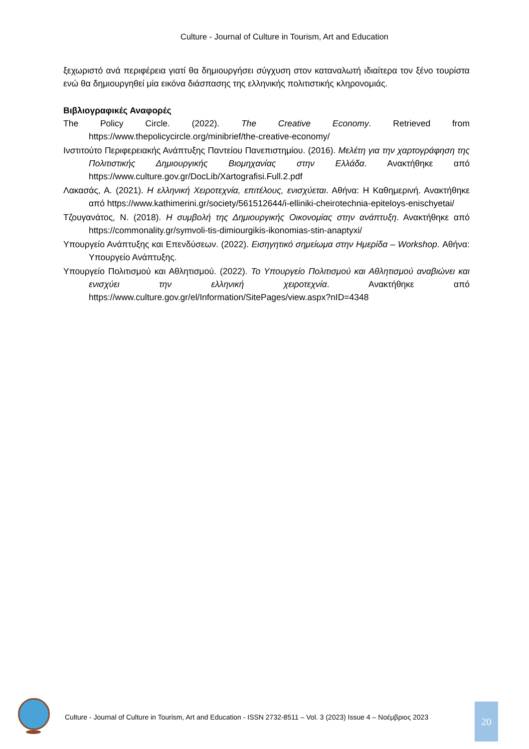Culture - Journal of Culture in Tourism, Art and Education
ξεχωριστό ανά περιφέρεια γιατί θα δημιουργήσει σύγχυση στον καταναλωτή ιδιαίτερα τον ξένο τουρίστα ενώ θα δημιουργηθεί μία εικόνα διάσπασης της ελληνικής πολιτιστικής κληρονομιάς.
Βιβλιογραφικές Αναφορές
The Policy Circle. (2022). The Creative Economy. Retrieved from https://www.thepolicycircle.org/minibrief/the-creative-economy/
Ινστιτούτο Περιφερειακής Ανάπτυξης Παντείου Πανεπιστημίου. (2016). Μελέτη για την χαρτογράφηση της Πολιτιστικής Δημιουργικής Βιομηχανίας στην Ελλάδα. Ανακτήθηκε από https://www.culture.gov.gr/DocLib/Xartografisi.Full.2.pdf
Λακασάς, Α. (2021). Η ελληνική Χειροτεχνία, επιτέλους, ενισχύεται. Αθήνα: Η Καθημερινή. Ανακτήθηκε από https://www.kathimerini.gr/society/561512644/i-elliniki-cheirotechnia-epiteloys-enischyetai/
Τζουγανάτος, Ν. (2018). Η συμβολή της Δημιουργικής Οικονομίας στην ανάπτυξη. Ανακτήθηκε από https://commonality.gr/symvoli-tis-dimiourgikis-ikonomias-stin-anaptyxi/
Υπουργείο Ανάπτυξης και Επενδύσεων. (2022). Εισηγητικό σημείωμα στην Ημερίδα – Workshop. Αθήνα: Υπουργείο Ανάπτυξης.
Υπουργείο Πολιτισμού και Αθλητισμού. (2022). Το Υπουργείο Πολιτισμού και Αθλητισμού αναβιώνει και ενισχύει την ελληνική χειροτεχνία. Ανακτήθηκε από https://www.culture.gov.gr/el/Information/SitePages/view.aspx?nID=4348
Culture - Journal of Culture in Tourism, Art and Education - ISSN 2732-8511 – Vol. 3 (2023) Issue 4 – Νοέμβριος 2023
20